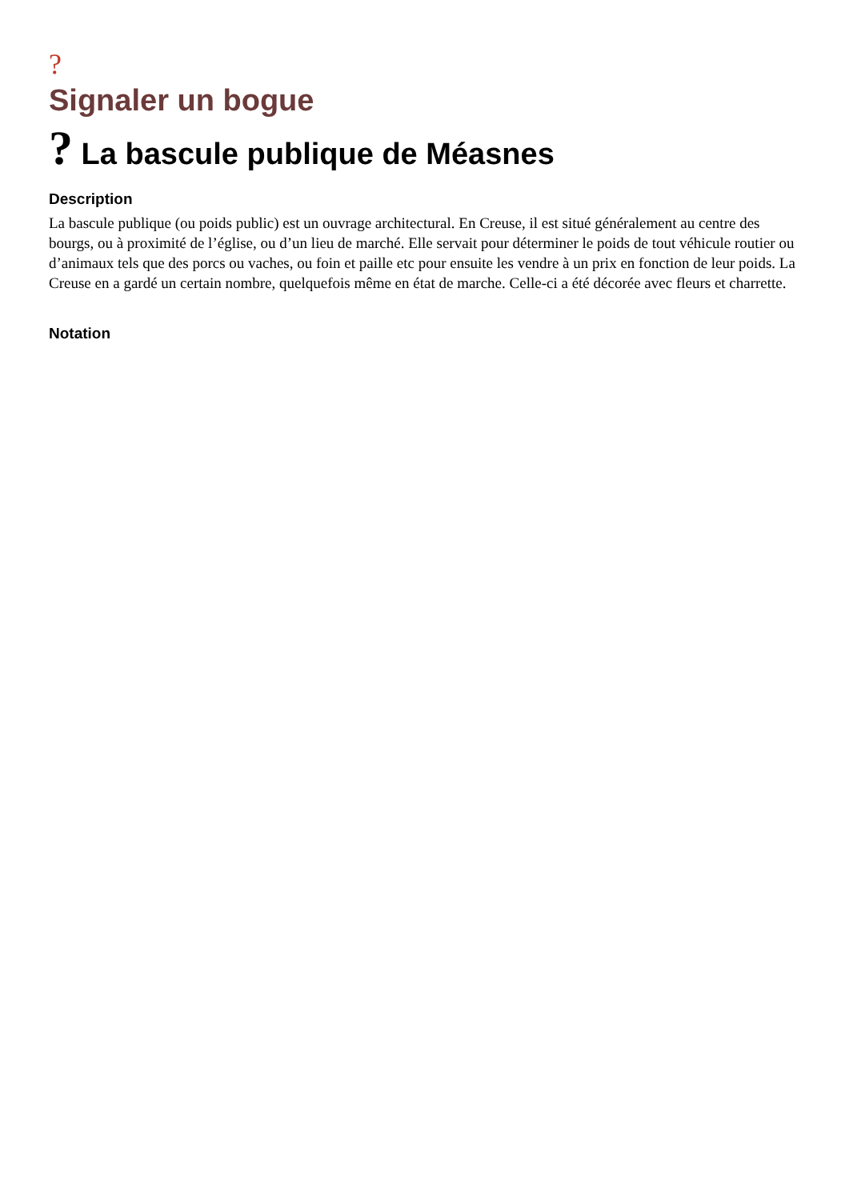?
Signaler un bogue
? La bascule publique de Méasnes
Description
La bascule publique (ou poids public) est un ouvrage architectural. En Creuse, il est situé généralement au centre des bourgs, ou à proximité de l’église, ou d’un lieu de marché. Elle servait pour déterminer le poids de tout véhicule routier ou d’animaux tels que des porcs ou vaches, ou foin et paille etc pour ensuite les vendre à un prix en fonction de leur poids. La Creuse en a gardé un certain nombre, quelquefois même en état de marche. Celle-ci a été décorée avec fleurs et charrette.
Notation